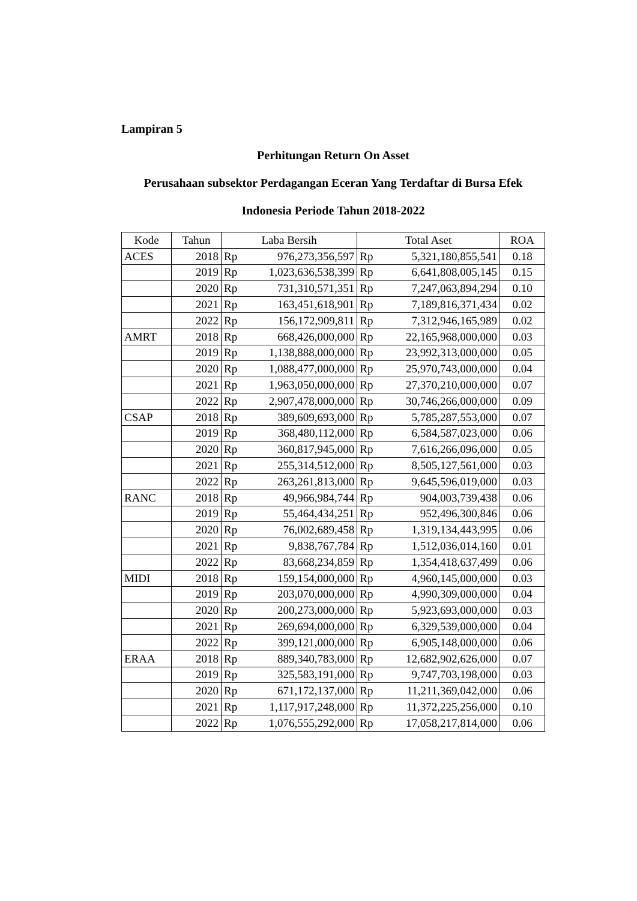Lampiran 5
Perhitungan Return On Asset
Perusahaan subsektor Perdagangan Eceran Yang Terdaftar di Bursa Efek
Indonesia Periode Tahun 2018-2022
| Kode | Tahun | Laba Bersih | | Total Aset | | ROA |
| --- | --- | --- | --- | --- | --- | --- |
| ACES | 2018 | Rp | 976,273,356,597 | Rp | 5,321,180,855,541 | 0.18 |
| | 2019 | Rp | 1,023,636,538,399 | Rp | 6,641,808,005,145 | 0.15 |
| | 2020 | Rp | 731,310,571,351 | Rp | 7,247,063,894,294 | 0.10 |
| | 2021 | Rp | 163,451,618,901 | Rp | 7,189,816,371,434 | 0.02 |
| | 2022 | Rp | 156,172,909,811 | Rp | 7,312,946,165,989 | 0.02 |
| AMRT | 2018 | Rp | 668,426,000,000 | Rp | 22,165,968,000,000 | 0.03 |
| | 2019 | Rp | 1,138,888,000,000 | Rp | 23,992,313,000,000 | 0.05 |
| | 2020 | Rp | 1,088,477,000,000 | Rp | 25,970,743,000,000 | 0.04 |
| | 2021 | Rp | 1,963,050,000,000 | Rp | 27,370,210,000,000 | 0.07 |
| | 2022 | Rp | 2,907,478,000,000 | Rp | 30,746,266,000,000 | 0.09 |
| CSAP | 2018 | Rp | 389,609,693,000 | Rp | 5,785,287,553,000 | 0.07 |
| | 2019 | Rp | 368,480,112,000 | Rp | 6,584,587,023,000 | 0.06 |
| | 2020 | Rp | 360,817,945,000 | Rp | 7,616,266,096,000 | 0.05 |
| | 2021 | Rp | 255,314,512,000 | Rp | 8,505,127,561,000 | 0.03 |
| | 2022 | Rp | 263,261,813,000 | Rp | 9,645,596,019,000 | 0.03 |
| RANC | 2018 | Rp | 49,966,984,744 | Rp | 904,003,739,438 | 0.06 |
| | 2019 | Rp | 55,464,434,251 | Rp | 952,496,300,846 | 0.06 |
| | 2020 | Rp | 76,002,689,458 | Rp | 1,319,134,443,995 | 0.06 |
| | 2021 | Rp | 9,838,767,784 | Rp | 1,512,036,014,160 | 0.01 |
| | 2022 | Rp | 83,668,234,859 | Rp | 1,354,418,637,499 | 0.06 |
| MIDI | 2018 | Rp | 159,154,000,000 | Rp | 4,960,145,000,000 | 0.03 |
| | 2019 | Rp | 203,070,000,000 | Rp | 4,990,309,000,000 | 0.04 |
| | 2020 | Rp | 200,273,000,000 | Rp | 5,923,693,000,000 | 0.03 |
| | 2021 | Rp | 269,694,000,000 | Rp | 6,329,539,000,000 | 0.04 |
| | 2022 | Rp | 399,121,000,000 | Rp | 6,905,148,000,000 | 0.06 |
| ERAA | 2018 | Rp | 889,340,783,000 | Rp | 12,682,902,626,000 | 0.07 |
| | 2019 | Rp | 325,583,191,000 | Rp | 9,747,703,198,000 | 0.03 |
| | 2020 | Rp | 671,172,137,000 | Rp | 11,211,369,042,000 | 0.06 |
| | 2021 | Rp | 1,117,917,248,000 | Rp | 11,372,225,256,000 | 0.10 |
| | 2022 | Rp | 1,076,555,292,000 | Rp | 17,058,217,814,000 | 0.06 |